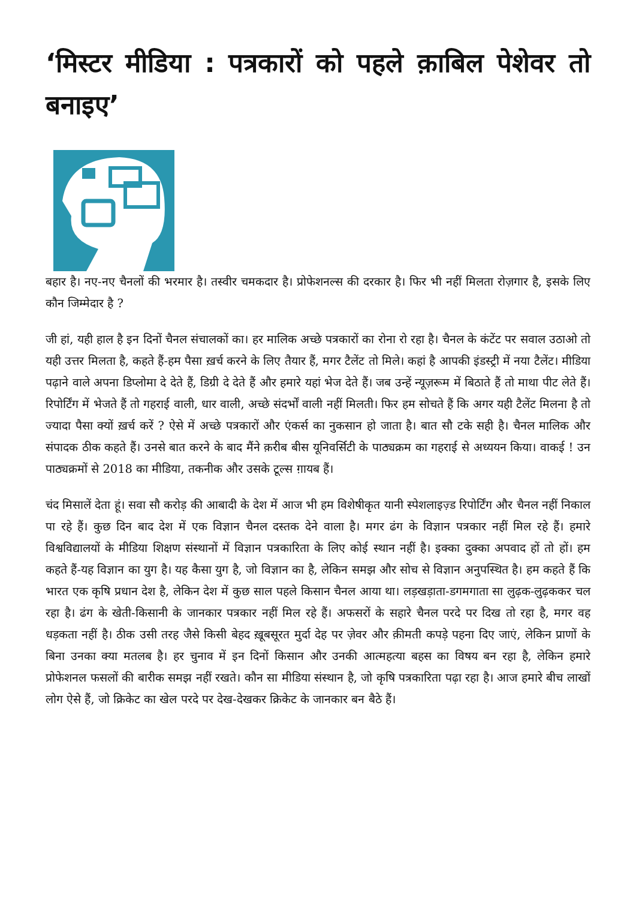‘मिस्टर मीडिया : पत्रकारों को पहले क़ाबिल पेशेवर तो बनाइए’
बहार है। नए-नए चैनलों की भरमार है। तस्वीर चमकदार है। प्रोफेशनल्स की दरकार है। फिर भी नहीं मिलता रोज़गार है, इसके लिए कौन जिम्मेदार है ?
जी हां, यही हाल है इन दिनों चैनल संचालकों का। हर मालिक अच्छे पत्रकारों का रोना रो रहा है। चैनल के कंटेंट पर सवाल उठाओ तो यही उत्तर मिलता है, कहते हैं-हम पैसा ख़र्च करने के लिए तैयार हैं, मगर टैलेंट तो मिले। कहां है आपकी इंडस्ट्री में नया टैलेंट। मीडिया पढ़ाने वाले अपना डिप्लोमा दे देते हैं, डिग्री दे देते हैं और हमारे यहां भेज देते हैं। जब उन्हें न्यूज़रूम में बिठाते हैं तो माथा पीट लेते हैं। रिपोर्टिंग में भेजते हैं तो गहराई वाली, धार वाली, अच्छे संदर्भों वाली नहीं मिलती। फिर हम सोचते हैं कि अगर यही टैलेंट मिलना है तो ज्यादा पैसा क्यों ख़र्च करें ? ऐसे में अच्छे पत्रकारों और एंकर्स का नुकसान हो जाता है। बात सौ टके सही है। चैनल मालिक और संपादक ठीक कहते हैं। उनसे बात करने के बाद मैंने क़रीब बीस यूनिवर्सिटी के पाठ्यक्रम का गहराई से अध्ययन किया। वाकई ! उन पाठ्यक्रमों से 2018 का मीडिया, तकनीक और उसके टूल्स ग़ायब हैं।
चंद मिसालें देता हूं। सवा सौ करोड़ की आबादी के देश में आज भी हम विशेषीकृत यानी स्पेशलाइज़्ड रिपोर्टिंग और चैनल नहीं निकाल पा रहे हैं। कुछ दिन बाद देश में एक विज्ञान चैनल दस्तक देने वाला है। मगर ढंग के विज्ञान पत्रकार नहीं मिल रहे हैं। हमारे विश्वविद्यालयों के मीडिया शिक्षण संस्थानों में विज्ञान पत्रकारिता के लिए कोई स्थान नहीं है। इक्का दुक्का अपवाद हों तो हों। हम कहते हैं-यह विज्ञान का युग है। यह कैसा युग है, जो विज्ञान का है, लेकिन समझ और सोच से विज्ञान अनुपस्थित है। हम कहते हैं कि भारत एक कृषि प्रधान देश है, लेकिन देश में कुछ साल पहले किसान चैनल आया था। लड़खड़ाता-डगमगाता सा लुढ़क-लुढ़ककर चल रहा है। ढंग के खेती-किसानी के जानकार पत्रकार नहीं मिल रहे हैं। अफसरों के सहारे चैनल परदे पर दिख तो रहा है, मगर वह धड़कता नहीं है। ठीक उसी तरह जैसे किसी बेहद ख़ूबसूरत मुर्दा देह पर ज़ेवर और क़ीमती कपड़े पहना दिए जाएं, लेकिन प्राणों के बिना उनका क्या मतलब है। हर चुनाव में इन दिनों किसान और उनकी आत्महत्या बहस का विषय बन रहा है, लेकिन हमारे प्रोफेशनल फसलों की बारीक समझ नहीं रखते। कौन सा मीडिया संस्थान है, जो कृषि पत्रकारिता पढ़ा रहा है। आज हमारे बीच लाखों लोग ऐसे हैं, जो क्रिकेट का खेल परदे पर देख-देखकर क्रिकेट के जानकार बन बैठे हैं।